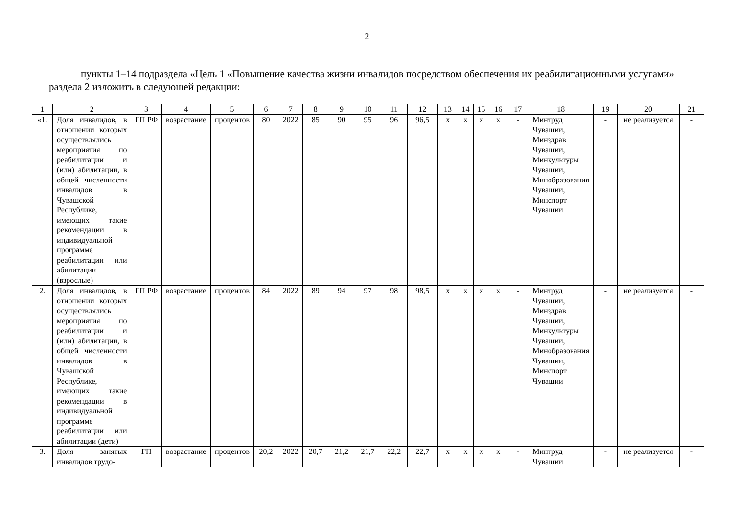2
пункты 1–14 подраздела «Цель 1 «Повышение качества жизни инвалидов посредством обеспечения их реабилитационными услугами» раздела 2 изложить в следующей редакции:
| 1 | 2 | 3 | 4 | 5 | 6 | 7 | 8 | 9 | 10 | 11 | 12 | 13 | 14 | 15 | 16 | 17 | 18 | 19 | 20 | 21 |
| --- | --- | --- | --- | --- | --- | --- | --- | --- | --- | --- | --- | --- | --- | --- | --- | --- | --- | --- | --- | --- |
| «1. | Доля инвалидов, в отношении которых осуществлялись мероприятия по реабилитации и (или) абилитации, в общей численности инвалидов в Чувашской Республике, имеющих такие рекомендации в индивидуальной программе реабилитации или абилитации (взрослые) | ГП РФ | возрастание | процентов | 80 | 2022 | 85 | 90 | 95 | 96 | 96,5 | х | х | х | х | - | Минтруд Чувашии, Минздрав Чувашии, Минкультуры Чувашии, Минобразования Чувашии, Минспорт Чувашии | - | не реализуется | - |
| 2. | Доля инвалидов, в отношении которых осуществлялись мероприятия по реабилитации и (или) абилитации, в общей численности инвалидов в Чувашской Республике, имеющих такие рекомендации в индивидуальной программе реабилитации или абилитации (дети) | ГП РФ | возрастание | процентов | 84 | 2022 | 89 | 94 | 97 | 98 | 98,5 | х | х | х | х | - | Минтруд Чувашии, Минздрав Чувашии, Минкультуры Чувашии, Минобразования Чувашии, Минспорт Чувашии | - | не реализуется | - |
| 3. | Доля занятых инвалидов трудо- | ГП | возрастание | процентов | 20,2 | 2022 | 20,7 | 21,2 | 21,7 | 22,2 | 22,7 | х | х | х | х | - | Минтруд Чувашии | - | не реализуется | - |